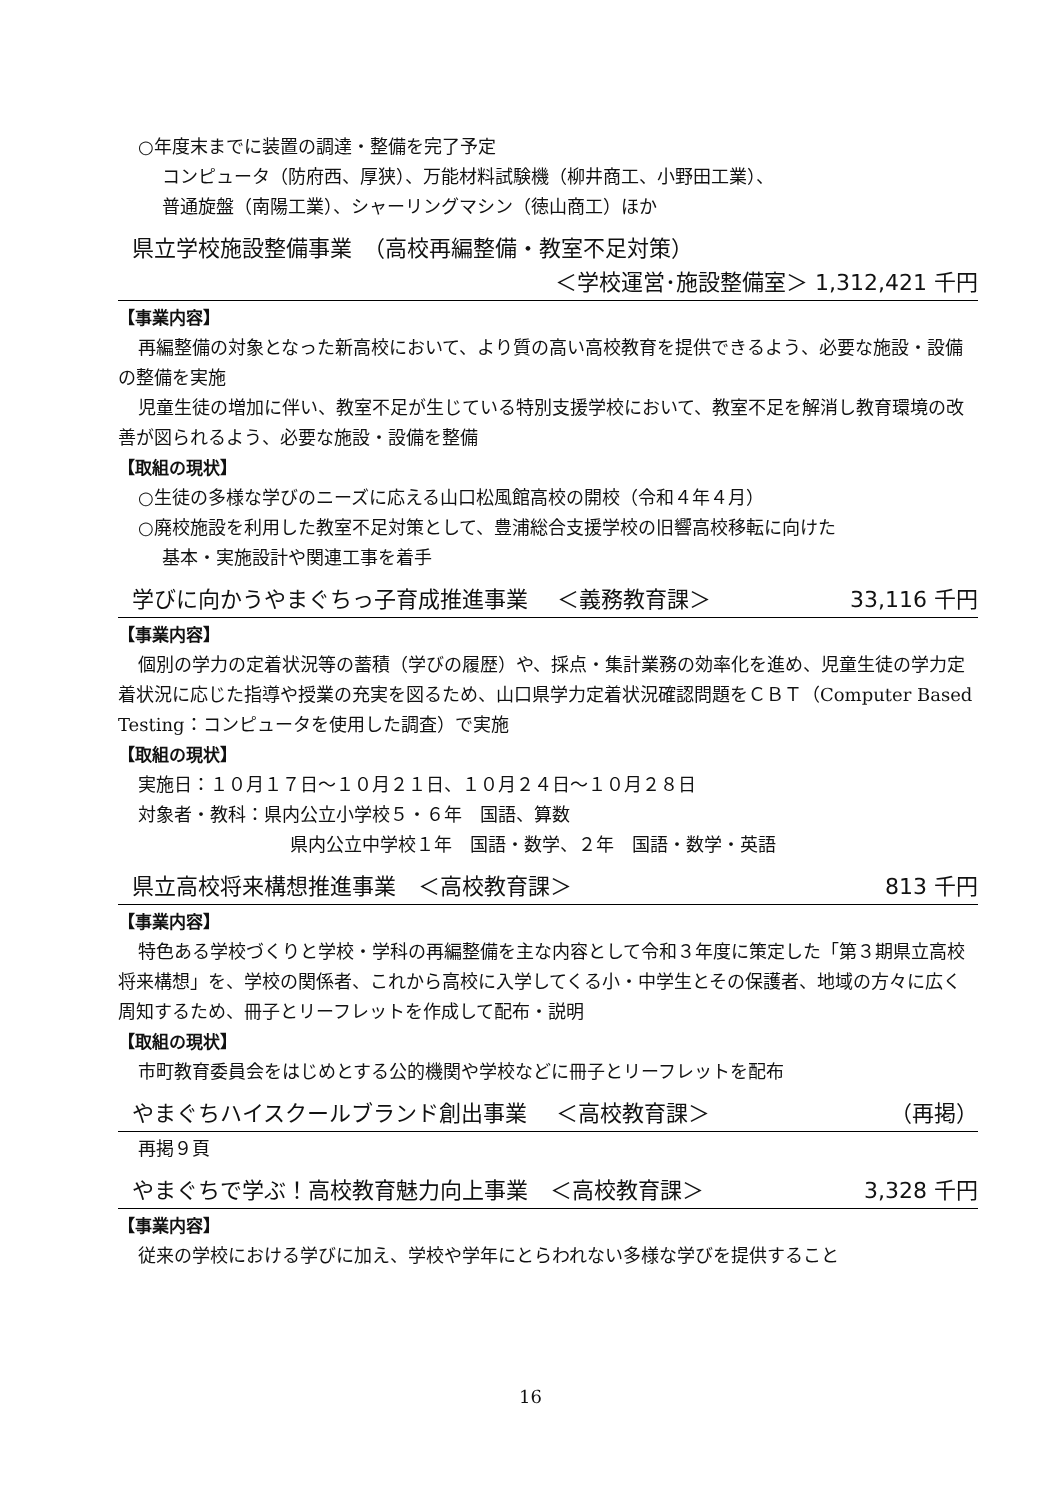○年度末までに装置の調達・整備を完了予定
コンピュータ（防府西、厚狭）、万能材料試験機（柳井商工、小野田工業）、
普通旋盤（南陽工業）、シャーリングマシン（徳山商工）ほか
県立学校施設整備事業　（高校再編整備・教室不足対策）
＜学校運営･施設整備室＞ 1,312,421 千円
【事業内容】
再編整備の対象となった新高校において、より質の高い高校教育を提供できるよう、必要な施設・設備の整備を実施
児童生徒の増加に伴い、教室不足が生じている特別支援学校において、教室不足を解消し教育環境の改善が図られるよう、必要な施設・設備を整備
【取組の現状】
○生徒の多様な学びのニーズに応える山口松風館高校の開校（令和４年４月）
○廃校施設を利用した教室不足対策として、豊浦総合支援学校の旧響高校移転に向けた
基本・実施設計や関連工事を着手
学びに向かうやまぐちっ子育成推進事業　 ＜義務教育課＞ 33,116 千円
【事業内容】
個別の学力の定着状況等の蓄積（学びの履歴）や、採点・集計業務の効率化を進め、児童生徒の学力定着状況に応じた指導や授業の充実を図るため、山口県学力定着状況確認問題をＣＢＴ（Computer Based Testing：コンピュータを使用した調査）で実施
【取組の現状】
実施日：１０月１７日～１０月２１日、１０月２４日～１０月２８日
対象者・教科：県内公立小学校５・６年　国語、算数
県内公立中学校１年　国語・数学、２年　国語・数学・英語
県立高校将来構想推進事業　＜高校教育課＞ 813 千円
【事業内容】
特色ある学校づくりと学校・学科の再編整備を主な内容として令和３年度に策定した「第３期県立高校将来構想」を、学校の関係者、これから高校に入学してくる小・中学生とその保護者、地域の方々に広く周知するため、冊子とリーフレットを作成して配布・説明
【取組の現状】
市町教育委員会をはじめとする公的機関や学校などに冊子とリーフレットを配布
やまぐちハイスクールブランド創出事業　 ＜高校教育課＞ （再掲）
再掲９頁
やまぐちで学ぶ！高校教育魅力向上事業　＜高校教育課＞ 3,328 千円
【事業内容】
従来の学校における学びに加え、学校や学年にとらわれない多様な学びを提供すること
16